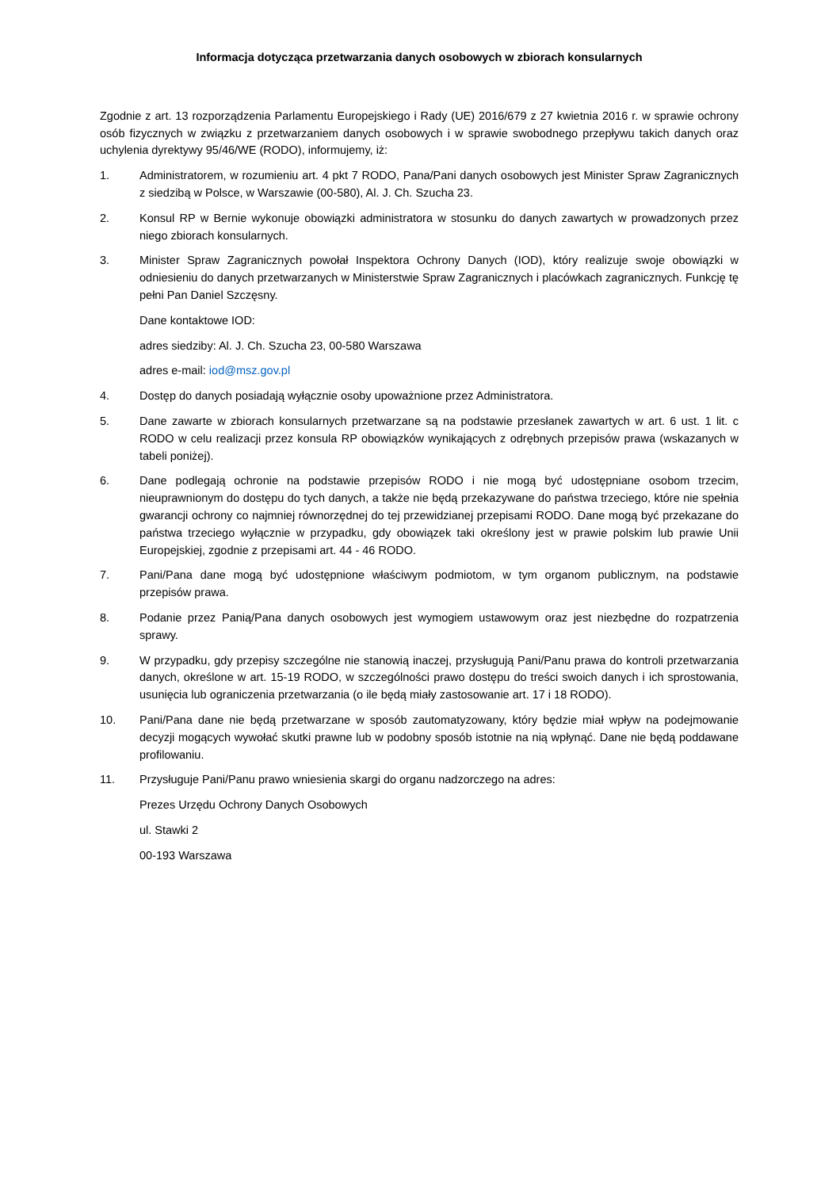Informacja dotycząca przetwarzania danych osobowych w zbiorach konsularnych
Zgodnie z art. 13 rozporządzenia Parlamentu Europejskiego i Rady (UE) 2016/679 z 27 kwietnia 2016 r. w sprawie ochrony osób fizycznych w związku z przetwarzaniem danych osobowych i w sprawie swobodnego przepływu takich danych oraz uchylenia dyrektywy 95/46/WE (RODO), informujemy, iż:
1. Administratorem, w rozumieniu art. 4 pkt 7 RODO, Pana/Pani danych osobowych jest Minister Spraw Zagranicznych z siedzibą w Polsce, w Warszawie (00-580), Al. J. Ch. Szucha 23.
2. Konsul RP w Bernie wykonuje obowiązki administratora w stosunku do danych zawartych w prowadzonych przez niego zbiorach konsularnych.
3. Minister Spraw Zagranicznych powołał Inspektora Ochrony Danych (IOD), który realizuje swoje obowiązki w odniesieniu do danych przetwarzanych w Ministerstwie Spraw Zagranicznych i placówkach zagranicznych. Funkcję tę pełni Pan Daniel Szczęsny.
Dane kontaktowe IOD:
adres siedziby: Al. J. Ch. Szucha 23, 00-580 Warszawa
adres e-mail: iod@msz.gov.pl
4. Dostęp do danych posiadają wyłącznie osoby upoważnione przez Administratora.
5. Dane zawarte w zbiorach konsularnych przetwarzane są na podstawie przesłanek zawartych w art. 6 ust. 1 lit. c RODO w celu realizacji przez konsula RP obowiązków wynikających z odrębnych przepisów prawa (wskazanych w tabeli poniżej).
6. Dane podlegają ochronie na podstawie przepisów RODO i nie mogą być udostępniane osobom trzecim, nieuprawnionym do dostępu do tych danych, a także nie będą przekazywane do państwa trzeciego, które nie spełnia gwarancji ochrony co najmniej równorzędnej do tej przewidzianej przepisami RODO. Dane mogą być przekazane do państwa trzeciego wyłącznie w przypadku, gdy obowiązek taki określony jest w prawie polskim lub prawie Unii Europejskiej, zgodnie z przepisami art. 44 - 46 RODO.
7. Pani/Pana dane mogą być udostępnione właściwym podmiotom, w tym organom publicznym, na podstawie przepisów prawa.
8. Podanie przez Panią/Pana danych osobowych jest wymogiem ustawowym oraz jest niezbędne do rozpatrzenia sprawy.
9. W przypadku, gdy przepisy szczególne nie stanowią inaczej, przysługują Pani/Panu prawa do kontroli przetwarzania danych, określone w art. 15-19 RODO, w szczególności prawo dostępu do treści swoich danych i ich sprostowania, usunięcia lub ograniczenia przetwarzania (o ile będą miały zastosowanie art. 17 i 18 RODO).
10. Pani/Pana dane nie będą przetwarzane w sposób zautomatyzowany, który będzie miał wpływ na podejmowanie decyzji mogących wywołać skutki prawne lub w podobny sposób istotnie na nią wpłynąć. Dane nie będą poddawane profilowaniu.
11. Przysługuje Pani/Panu prawo wniesienia skargi do organu nadzorczego na adres:
Prezes Urzędu Ochrony Danych Osobowych
ul. Stawki 2
00-193 Warszawa